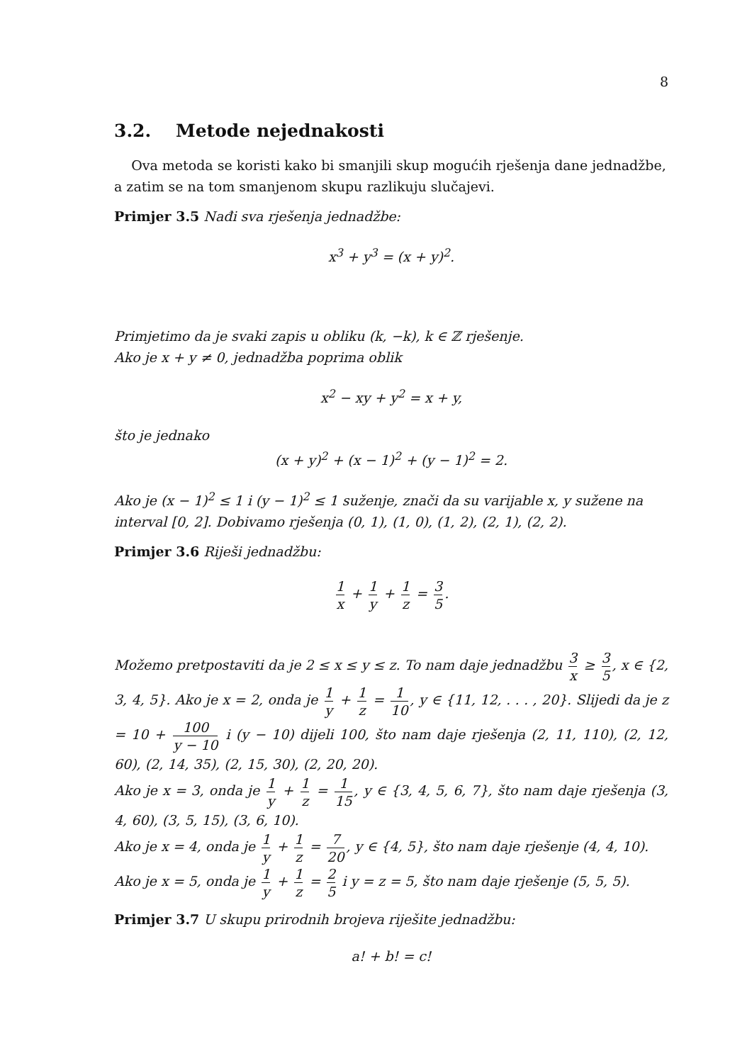8
3.2. Metode nejednakosti
Ova metoda se koristi kako bi smanjili skup mogućih rješenja dane jednadžbe, a zatim se na tom smanjenom skupu razlikuju slučajevi.
Primjer 3.5 Nađi sva rješenja jednadžbe:
x<sup>3</sup> + y<sup>3</sup> = (x + y)<sup>2</sup>.
Primjetimo da je svaki zapis u obliku (k, −k), k ∈ ℤ rješenje.
Ako je x + y ≠ 0, jednadžba poprima oblik
x<sup>2</sup> − xy + y<sup>2</sup> = x + y,
što je jednako
(x + y)<sup>2</sup> + (x − 1)<sup>2</sup> + (y − 1)<sup>2</sup> = 2.
Ako je (x − 1)<sup>2</sup> ≤ 1 i (y − 1)<sup>2</sup> ≤ 1 suženje, znači da su varijable x, y sužene na interval [0, 2]. Dobivamo rješenja (0, 1), (1, 0), (1, 2), (2, 1), (2, 2).
Primjer 3.6 Riješi jednadžbu:
1 x + 1 y + 1 z = 3 5.
Možemo pretpostaviti da je 2 ≤ x ≤ y ≤ z. To nam daje jednadžbu 3 x ≥ 3 5, x ∈ {2, 3, 4, 5}. Ako je x = 2, onda je 1 y + 1 z = 1 10, y ∈ {11, 12, . . . , 20}. Slijedi da je z = 10 + 100 y − 10 i (y − 10) dijeli 100, što nam daje rješenja (2, 11, 110), (2, 12, 60), (2, 14, 35), (2, 15, 30), (2, 20, 20).
Ako je x = 3, onda je 1 y + 1 z = 1 15, y ∈ {3, 4, 5, 6, 7}, što nam daje rješenja (3, 4, 60), (3, 5, 15), (3, 6, 10).
Ako je x = 4, onda je 1 y + 1 z = 7 20, y ∈ {4, 5}, što nam daje rješenje (4, 4, 10).
Ako je x = 5, onda je 1 y + 1 z = 2 5 i y = z = 5, što nam daje rješenje (5, 5, 5).
Primjer 3.7 U skupu prirodnih brojeva riješite jednadžbu:
a! + b! = c!